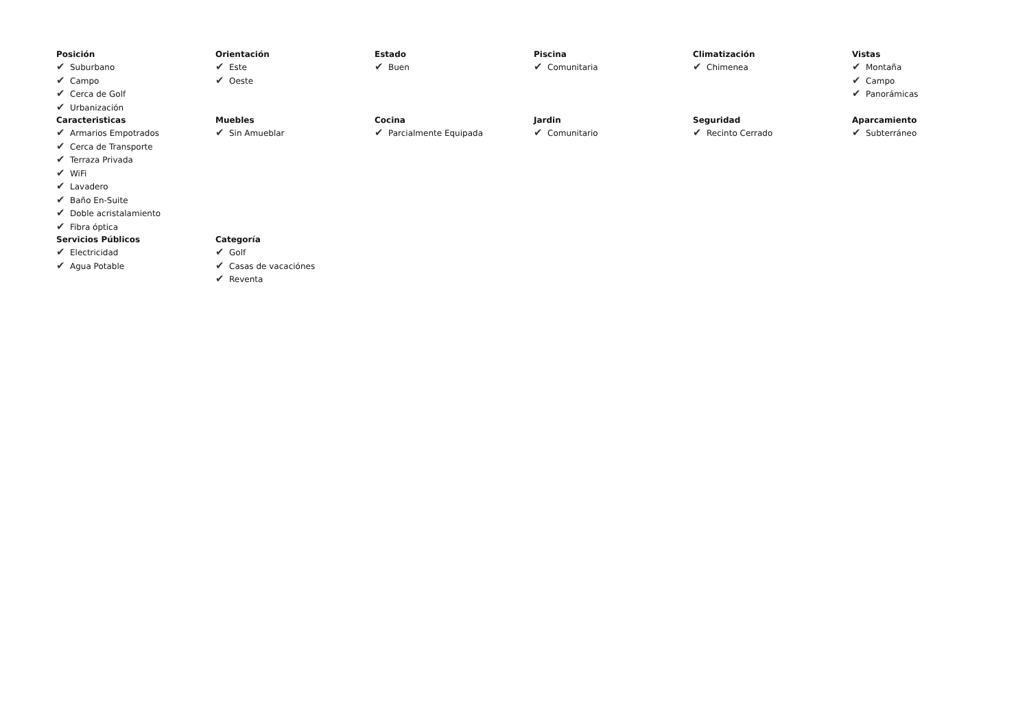Posición
✔ Suburbano
✔ Campo
✔ Cerca de Golf
✔ Urbanización
Orientación
✔ Este
✔ Oeste
Estado
✔ Buen
Piscina
✔ Comunitaria
Climatización
✔ Chimenea
Vistas
✔ Montaña
✔ Campo
✔ Panorámicas
Caracteristicas
✔ Armarios Empotrados
✔ Cerca de Transporte
✔ Terraza Privada
✔ WiFi
✔ Lavadero
✔ Baño En-Suite
✔ Doble acristalamiento
✔ Fibra óptica
Muebles
✔ Sin Amueblar
Cocina
✔ Parcialmente Equipada
Jardin
✔ Comunitario
Seguridad
✔ Recinto Cerrado
Aparcamiento
✔ Subterráneo
Servicios Públicos
✔ Electricidad
✔ Agua Potable
Categoría
✔ Golf
✔ Casas de vacaciónes
✔ Reventa